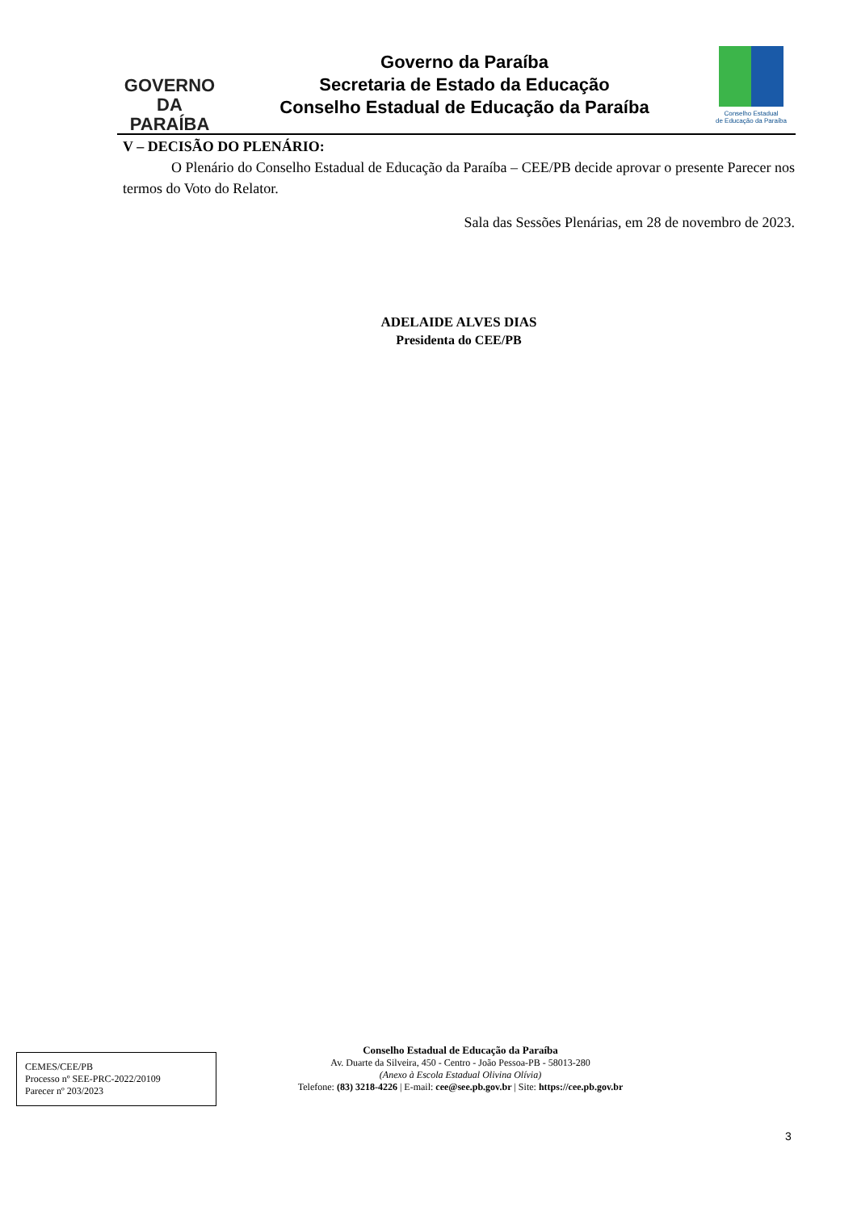GOVERNO
DA PARAÍBA
Governo da Paraíba
Secretaria de Estado da Educação
Conselho Estadual de Educação da Paraíba
Conselho Estadual
de Educação da Paraíba
V – DECISÃO DO PLENÁRIO:
O Plenário do Conselho Estadual de Educação da Paraíba – CEE/PB decide aprovar o presente Parecer nos termos do Voto do Relator.
Sala das Sessões Plenárias, em 28 de novembro de 2023.
ADELAIDE ALVES DIAS
Presidenta do CEE/PB
CEMES/CEE/PB
Processo nº SEE-PRC-2022/20109
Parecer nº 203/2023
Conselho Estadual de Educação da Paraíba
Av. Duarte da Silveira, 450 - Centro - João Pessoa-PB - 58013-280
(Anexo à Escola Estadual Olivina Olívia)
Telefone: (83) 3218-4226 | E-mail: cee@see.pb.gov.br | Site: https://cee.pb.gov.br
3